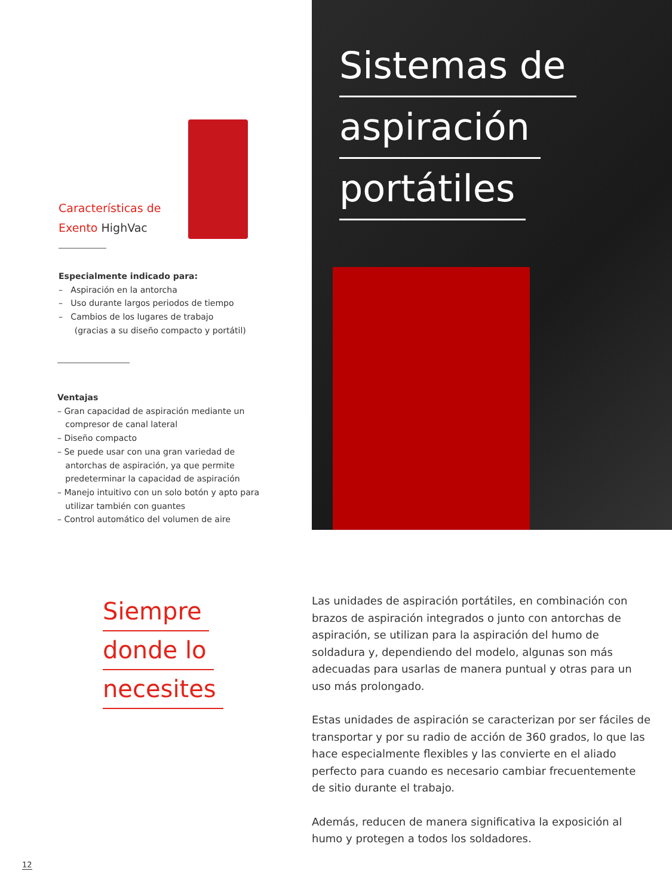Características de
Exento HighVac
Especialmente indicado para:
– Aspiración en la antorcha
– Uso durante largos periodos de tiempo
– Cambios de los lugares de trabajo
(gracias a su diseño compacto y portátil)
Ventajas
– Gran capacidad de aspiración mediante un
compresor de canal lateral
– Diseño compacto
– Se puede usar con una gran variedad de
antorchas de aspiración, ya que permite
predeterminar la capacidad de aspiración
– Manejo intuitivo con un solo botón y apto para
utilizar también con guantes
– Control automático del volumen de aire
Sistemas de
aspiración
portátiles
Siempre
donde lo
necesites
Las unidades de aspiración portátiles, en combinación con brazos de aspiración integrados o junto con antorchas de aspiración, se utilizan para la aspiración del humo de soldadura y, dependiendo del modelo, algunas son más adecuadas para usarlas de manera puntual y otras para un uso más prolongado.
Estas unidades de aspiración se caracterizan por ser fáciles de transportar y por su radio de acción de 360 grados, lo que las hace especialmente flexibles y las convierte en el aliado perfecto para cuando es necesario cambiar frecuentemente de sitio durante el trabajo.
Además, reducen de manera significativa la exposición al humo y protegen a todos los soldadores.
12